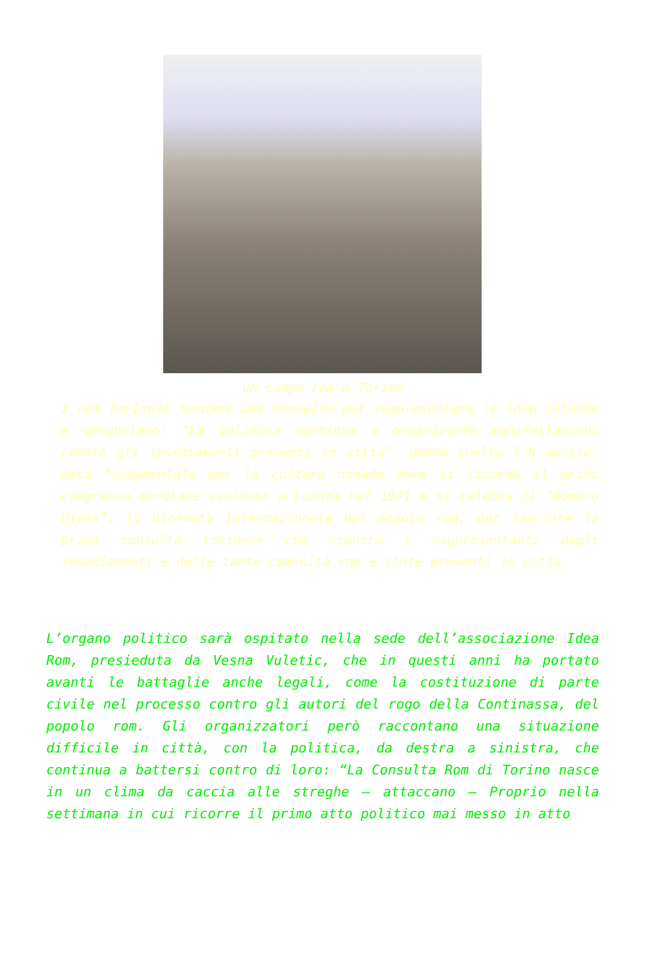un campo rom a Torino
I rom torinesi fondano una Consulta per rappresentare le loro istanze e denunciano: “La politica continua a organizzare manifestazioni contro gli insediamenti presenti in città”. Hanno scelto l’8 aprile, data fondamentale per la cultura nomade dove si ricorda il primo congresso mondiale svoltosi a Londra nel 1971 e si celebra il “Romano Dives”, la Giornata Internazionale del popolo rom, per lanciare la prima consulta torinese che riunirà i rappresentanti degli insediamenti e delle tante comunità rom e sinte presenti in città.
L’organo politico sarà ospitato nella sede dell’associazione Idea Rom, presieduta da Vesna Vuletic, che in questi anni ha portato avanti le battaglie anche legali, come la costituzione di parte civile nel processo contro gli autori del rogo della Continassa, del popolo rom. Gli organizzatori però raccontano una situazione difficile in città, con la politica, da destra a sinistra, che continua a battersi contro di loro: “La Consulta Rom di Torino nasce in un clima da caccia alle streghe – attaccano – Proprio nella settimana in cui ricorre il primo atto politico mai messo in atto